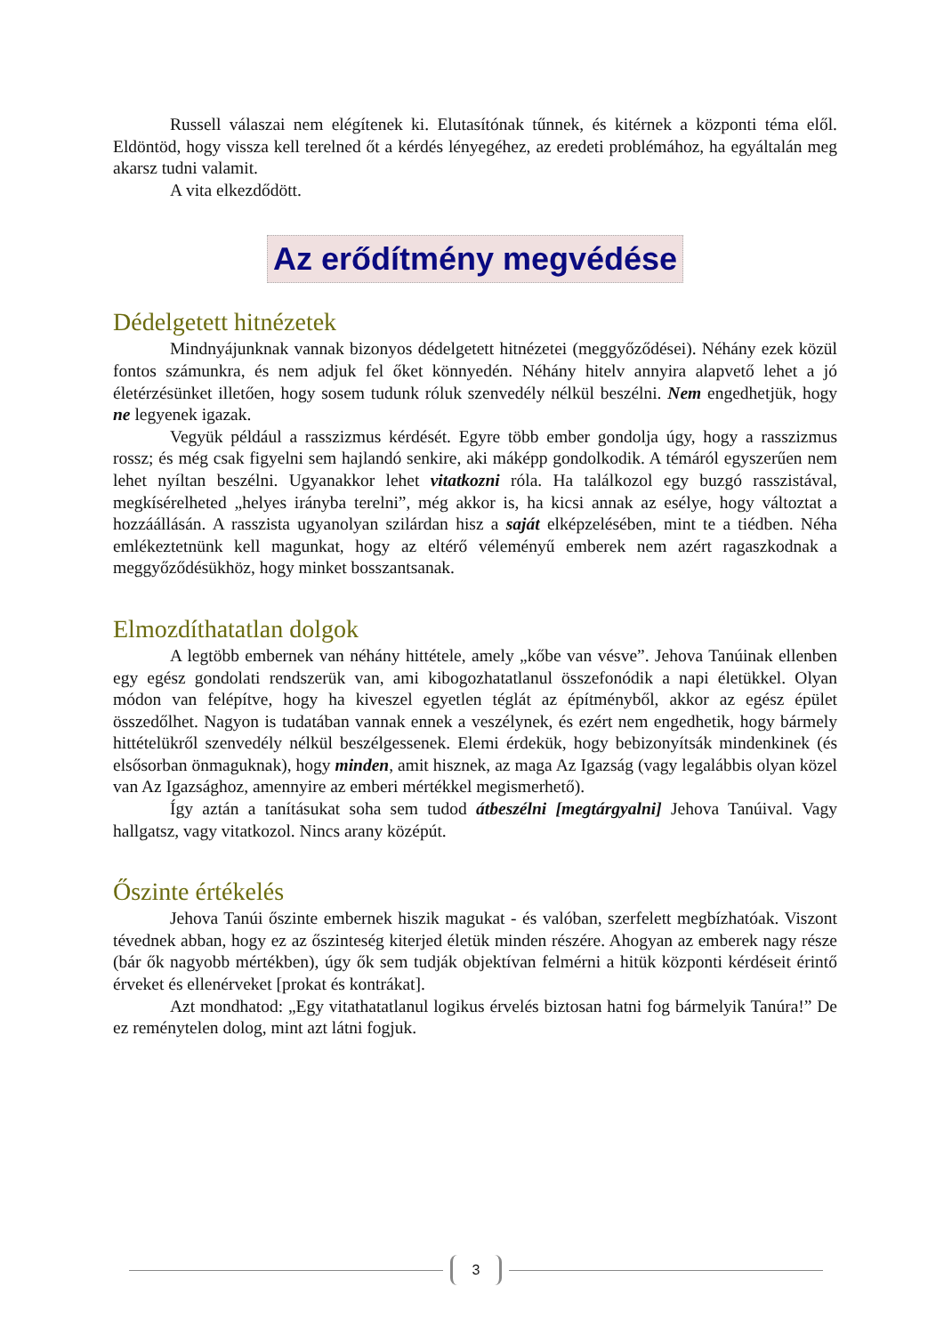Russell válaszai nem elégítenek ki. Elutasítónak tűnnek, és kitérnek a központi téma elől. Eldöntöd, hogy vissza kell terelned őt a kérdés lényegéhez, az eredeti problémához, ha egyáltalán meg akarsz tudni valamit.
A vita elkezdődött.
Az erődítmény megvédése
Dédelgetett hitnézetek
Mindnyájunknak vannak bizonyos dédelgetett hitnézetei (meggyőződései). Néhány ezek közül fontos számunkra, és nem adjuk fel őket könnyedén. Néhány hitelv annyira alapvető lehet a jó életérzésünket illetően, hogy sosem tudunk róluk szenvedély nélkül beszélni. Nem engedhetjük, hogy ne legyenek igazak.
Vegyük például a rasszizmus kérdését. Egyre több ember gondolja úgy, hogy a rasszizmus rossz; és még csak figyelni sem hajlandó senkire, aki máképp gondolkodik. A témáról egyszerűen nem lehet nyíltan beszélni. Ugyanakkor lehet vitatkozni róla. Ha találkozol egy buzgó rasszistával, megkísérelheted „helyes irányba terelni”, még akkor is, ha kicsi annak az esélye, hogy változtat a hozzáállásán. A rasszista ugyanolyan szilárdan hisz a saját elképzelésében, mint te a tiédben. Néha emlékeztetnünk kell magunkat, hogy az eltérő véleményű emberek nem azért ragaszkodnak a meggyőződésükhöz, hogy minket bosszantsanak.
Elmozdíthatatlan dolgok
A legtöbb embernek van néhány hittétele, amely „kőbe van vésve”. Jehova Tanúinak ellenben egy egész gondolati rendszerük van, ami kibogozhatatlanul összefonódik a napi életükkel. Olyan módon van felépítve, hogy ha kiveszel egyetlen téglát az építményből, akkor az egész épület összedőlhet. Nagyon is tudatában vannak ennek a veszélynek, és ezért nem engedhetik, hogy bármely hittételükről szenvedély nélkül beszélgessenek. Elemi érdekük, hogy bebizonyítsák mindenkinek (és elsősorban önmaguknak), hogy minden, amit hisznek, az maga Az Igazság (vagy legalábbis olyan közel van Az Igazsághoz, amennyire az emberi mértékkel megismerhető).
Így aztán a tanításukat soha sem tudod átbeszélni [megtárgyalni] Jehova Tanúival. Vagy hallgatsz, vagy vitatkozol. Nincs arany középút.
Őszinte értékelés
Jehova Tanúi őszinte embernek hiszik magukat - és valóban, szerfelett megbízhatóak. Viszont tévednek abban, hogy ez az őszinteség kiterjed életük minden részére. Ahogyan az emberek nagy része (bár ők nagyobb mértékben), úgy ők sem tudják objektívan felmérni a hitük központi kérdéseit érintő érveket és ellenérveket [prokat és kontrákat].
Azt mondhatod: „Egy vitathatatlanul logikus érvelés biztosan hatni fog bármelyik Tanúra!” De ez reménytelen dolog, mint azt látni fogjuk.
3